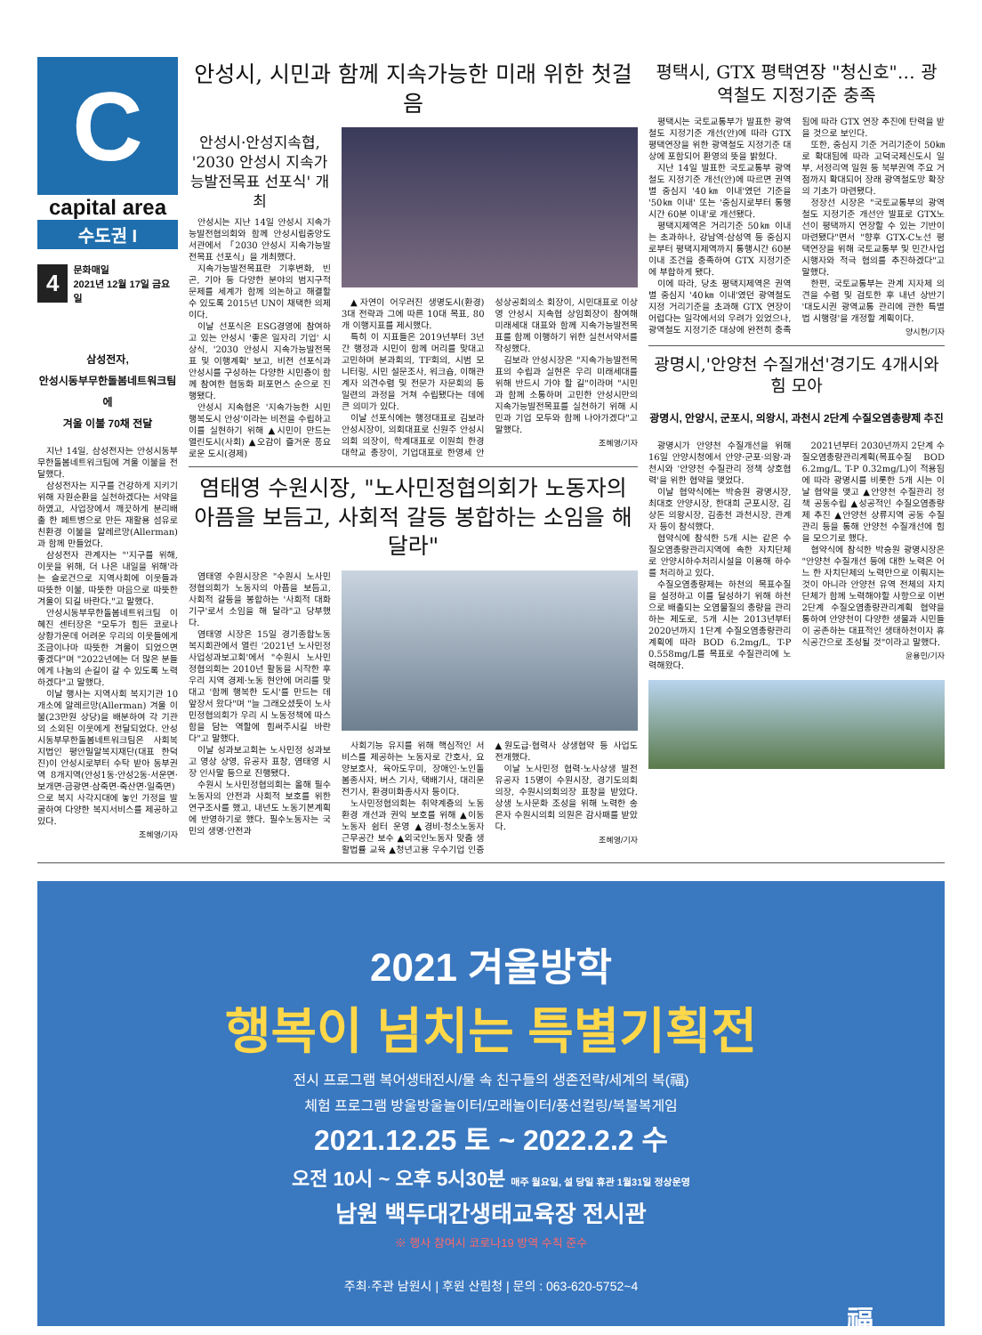C
capital area
수도권 I
4 문화매일
2021년 12월 17일 금요일
삼성전자,
안성시동부무한돌봄네트워크팀에
겨울 이불 70채 전달
지난 14일, 삼성전자는 안성시동부무한돌봄네트워크팀에 겨울 이불을 전달했다.
삼성전자는 지구를 건강하게 지키기 위해 자원순환을 실천하겠다는 서약을 하였고, 사업장에서 깨끗하게 분리배출 한 페트병으로 만든 재활용 섬유로 친환경 이불을 알레르망(Allerman)과 함께 만들었다.
삼성전자 관계자는 "'지구를 위해, 이웃을 위해, 더 나은 내일을 위해'라는 슬로건으로 지역사회에 이웃들과 따뜻한 이불, 따뜻한 마음으로 따뜻한 겨울이 되길 바란다."고 말했다.
안성시동부무한돌봄네트워크팀 이혜진 센터장은 "모두가 힘든 코로나 상황가운데 어려운 우리의 이웃들에게 조금이나마 따뜻한 겨울이 되었으면 좋겠다"며 "2022년에는 더 많은 분들에게 나눔의 손길이 갈 수 있도록 노력하겠다"고 말했다.
이날 행사는 지역사회 복지기관 10개소에 알레르망(Allerman) 겨울 이불(23만원 상당)을 배분하여 각 기관의 소외된 이웃에게 전달되었다. 안성시동부무한돌봄네트워크팀은 사회복지법인 평안밀알복지재단(대표 한덕진)이 안성시로부터 수탁 받아 동부권역 8개지역(안성1동·안성2동·서운면·보개면·금광면·삼죽면·죽산면·일죽면)으로 복지 사각지대에 놓인 가정을 발굴하여 다양한 복지서비스를 제공하고 있다.
조혜영/기자
안성시, 시민과 함께 지속가능한 미래 위한 첫걸음
안성시·안성지속협, '2030 안성시 지속가능발전목표 선포식' 개최
안성시는 지난 14일 안성시 지속가능발전협의회와 함께 안성시립중앙도서관에서 「2030 안성시 지속가능발전목표 선포식」을 개최했다.
지속가능발전목표란 기후변화, 빈곤, 기아 등 다양한 분야의 범지구적 문제를 세계가 함께 의논하고 해결할 수 있도록 2015년 UN이 채택한 의제이다.
이날 선포식은 ESG경영에 참여하고 있는 안성시 '좋은 일자리 기업' 시상식, '2030 안성시 지속가능발전목표 및 이행계획' 보고, 비전 선포식과 안성시를 구성하는 다양한 시민층이 함께 참여한 협동화 퍼포먼스 순으로 진행됐다.
안성시 지속협은 '지속가능한 시민행복도시 안성'이라는 비전을 수립하고 이를 실현하기 위해 ▲시민이 만드는 열린도시(사회) ▲오감이 즐거운 풍요로운 도시(경제)
▲자연이 어우러진 생명도시(환경) 3대 전략과 그에 따른 10대 목표, 80개 이행지표를 제시했다.
특히 이 지표들은 2019년부터 3년간 행정과 시민이 함께 머리를 맞대고 고민하며 분과회의, TF회의, 시범 모니터링, 시민 설문조사, 워크숍, 이해관계자 의견수렴 및 전문가 자문회의 등 일련의 과정을 거쳐 수립됐다는 데에 큰 의미가 있다.
이날 선포식에는 행정대표로 김보라 안성시장이, 의회대표로 신원주 안성시의회 의장이, 학계대표로 이원희 한경대학교 총장이, 기업대표로 한영세 안성상공회의소 회장이, 시민대표로 이상영 안성시 지속협 상임회장이 참여해 미래세대 대표와 함께 지속가능발전목표를 함께 이행하기 위한 실천서약서를 작성했다.
김보라 안성시장은 "지속가능발전목표의 수립과 실현은 우리 미래세대를 위해 반드시 가야 할 길"이라며 "시민과 함께 소통하며 고민한 안성시만의 지속가능발전목표를 실천하기 위해 시민과 기업 모두와 함께 나아가겠다"고 말했다.
조혜영/기자
염태영 수원시장, "노사민정협의회가 노동자의 아픔을 보듬고, 사회적 갈등 봉합하는 소임을 해 달라"
염태영 수원시장은 "수원시 노사민정협의회가 노동자의 아픔을 보듬고, 사회적 갈등을 봉합하는 '사회적 대화 기구'로서 소임을 해 달라"고 당부했다.
염태영 시장은 15일 경기종합노동복지회관에서 열린 '2021년 노사민정 사업성과보고회'에서 "수원시 노사민정협의회는 2010년 활동을 시작한 후 우리 지역 경제·노동 현안에 머리를 맞대고 '함께 행복한 도시'를 만드는 데 앞장서 왔다"며 "늘 그래오셨듯이 노사민정협의회가 우리 시 노동정책에 따스함을 담는 역할에 힘써주시길 바란다"고 말했다.
이날 성과보고회는 노사민정 성과보고 영상 상영, 유공자 표창, 염태영 시장 인사말 등으로 진행됐다.
수원시 노사민정협의회는 올해 필수노동자의 안전과 사회적 보호를 위한 연구조사를 했고, 내년도 노동기본계획에 반영하기로 했다. 필수노동자는 국민의 생명·안전과
사회기능 유지를 위해 핵심적인 서비스를 제공하는 노동자로 간호사, 요양보호사, 육아도우미, 장애인·노인돌봄종사자, 버스 기사, 택배기사, 대리운전기사, 환경미화종사자 등이다.
노사민정협의회는 취약계층의 노동환경 개선과 권익 보호를 위해 ▲이동노동자 쉼터 운영 ▲경비·청소노동자 근무공간 보수 ▲외국인노동자 맞춤 생활법률 교육 ▲청년고용 우수기업 인증 ▲원도급·협력사 상생협약 등 사업도 전개했다.
이날 노사민정 협력·노사상생 발전 유공자 15명이 수원시장, 경기도의회의장, 수원시의회의장 표창을 받았다. 상생 노사문화 조성을 위해 노력한 송은자 수원시의회 의원은 감사패를 받았다.
조혜영/기자
평택시, GTX 평택연장 "청신호"… 광역철도 지정기준 충족
평택시는 국토교통부가 발표한 광역철도 지정기준 개선(안)에 따라 GTX 평택연장을 위한 광역철도 지정기준 대상에 포함되어 환영의 뜻을 밝혔다.
지난 14일 발표한 국토교통부 광역철도 지정기준 개선(안)에 따르면 권역별 중심지 '40㎞ 이내'였던 기준을 '50㎞ 이내' 또는 '중심지로부터 통행시간 60분 이내'로 개선됐다.
평택지제역은 거리기준 50㎞ 이내는 초과하나, 강남역·삼성역 등 중심지로부터 평택지제역까지 통행시간 60분 이내 조건을 충족하여 GTX 지정기준에 부합하게 됐다.
이에 따라, 당초 평택지제역은 권역별 중심지 '40㎞ 이내'였던 광역철도 지정 거리기준을 초과해 GTX 연장이 어렵다는 일각에서의 우려가 있었으나, 광역철도 지정기준 대상에 완전히 충족됨에 따라 GTX 연장 추진에 탄력을 받을 것으로 보인다.
또한, 중심지 기준 거리기준이 50㎞로 확대됨에 따라 고덕국제신도시 일부, 서정리역 일원 등 북부권역 주요 거점까지 확대되어 장래 광역철도망 확장의 기초가 마련됐다.
정장선 시장은 "국토교통부의 광역철도 지정기준 개선안 발표로 GTX노선이 평택까지 연장할 수 있는 기반이 마련됐다"면서 "향후 GTX-C노선 평택연장을 위해 국토교통부 및 민간사업시행자와 적극 협의를 추진하겠다"고 말했다.
한편, 국토교통부는 관계 지자체 의견을 수렴 및 검토한 후 내년 상반기 '대도시권 광역교통 관리에 관한 특별법 시행령'을 개정할 계획이다.
양시헌/기자
광명시,'안양천 수질개선'경기도 4개시와 힘 모아
광명시, 안양시, 군포시, 의왕시, 과천시 2단계 수질오염총량제 추진
광명시가 안양천 수질개선을 위해 16일 안양시청에서 안양·군포·의왕·과천시와 '안양천 수질관리 정책 상호협력'을 위한 협약을 맺었다.
이날 협약식에는 박승원 광명시장, 최대호 안양시장, 한대희 군포시장, 김상돈 의왕시장, 김종천 과천시장, 관계자 등이 참석했다.
협약식에 참석한 5개 시는 같은 수질오염총량관리지역에 속한 자치단체로 안양시하수처리시설을 이용해 하수를 처리하고 있다.
수질오염총량제는 하천의 목표수질을 설정하고 이를 달성하기 위해 하천으로 배출되는 오염물질의 총량을 관리하는 제도로, 5개 시는 2013년부터 2020년까지 1단계 수질오염총량관리계획에 따라 BOD 6.2mg/L, T-P 0.558mg/L를 목표로 수질관리에 노력해왔다.
2021년부터 2030년까지 2단계 수질오염총량관리계획(목표수질 BOD 6.2mg/L, T-P 0.32mg/L)이 적용됨에 따라 광명시를 비롯한 5개 시는 이날 협약을 맺고 ▲안양천 수질관리 정책 공동수립 ▲성공적인 수질오염총량제 추진 ▲안양천 상류지역 공동 수질관리 등을 통해 안양천 수질개선에 힘을 모으기로 했다.
협약식에 참석한 박승원 광명시장은 "안양천 수질개선 등에 대한 노력은 어느 한 자치단체의 노력만으로 이뤄지는 것이 아니라 안양천 유역 전체의 자치단체가 함께 노력해야할 사항으로 이번 2단계 수질오염총량관리계획 협약을 통하여 안양천이 다양한 생물과 시민들이 공존하는 대표적인 생태하천이자 휴식공간으로 조성될 것"이라고 말했다.
윤용민/기자
2021 겨울방학
행복이 넘치는 특별기획전
전시 프로그램 복어생태전시/물 속 친구들의 생존전략/세계의 복(福)
체험 프로그램 방울방울놀이터/모래놀이터/풍선컬링/복불복게임
2021.12.25 토 ~ 2022.2.2 수
오전 10시 ~ 오후 5시30분 매주 월요일, 설 당일 휴관 1월31일 정상운영
남원 백두대간생태교육장 전시관
※ 행사 참여시 코로나19 방역 수칙 준수
주최·주관 남원시 | 후원 산림청 | 문의 : 063-620-5752~4
福